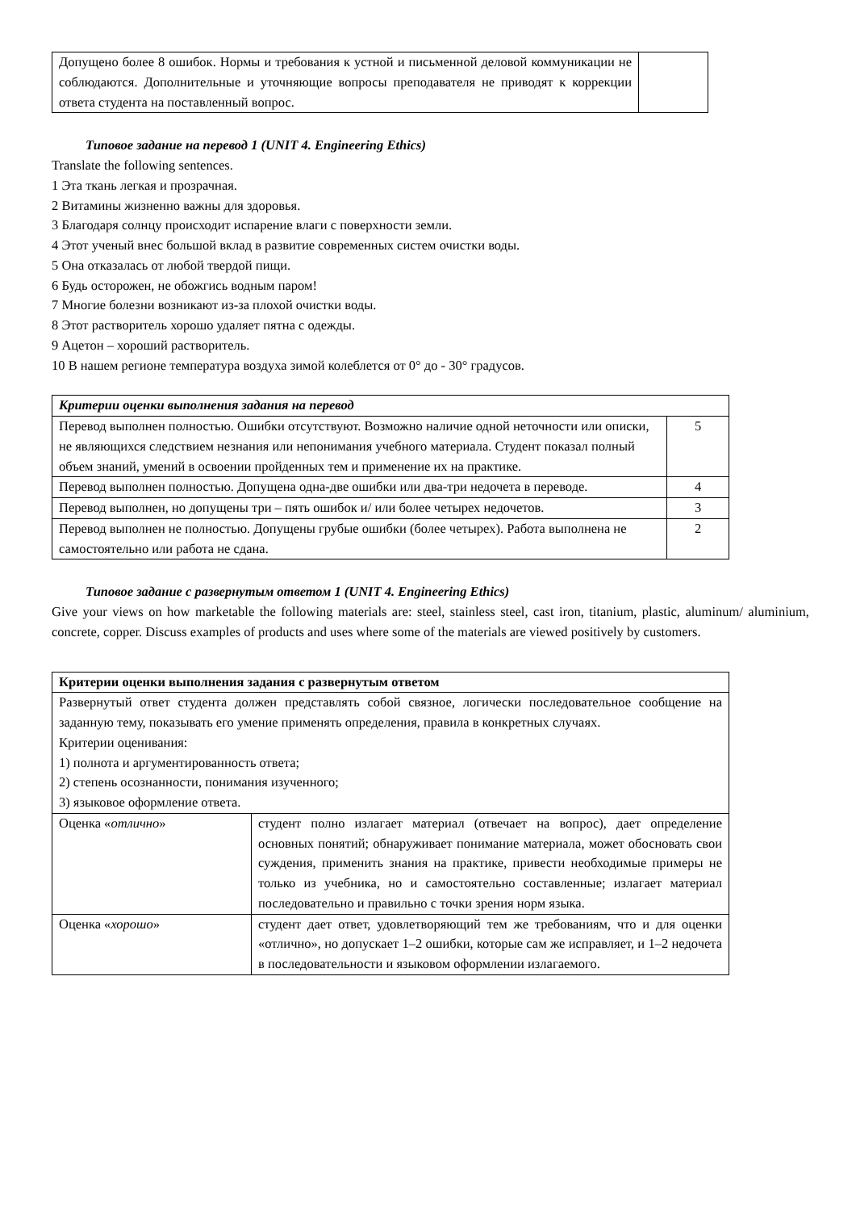| Допущено более 8 ошибок. Нормы и требования к устной и письменной деловой коммуникации не соблюдаются. Дополнительные и уточняющие вопросы преподавателя не приводят к коррекции ответа студента на поставленный вопрос. | |
Типовое задание на перевод 1 (UNIT 4. Engineering Ethics)
Translate the following sentences.
1 Эта ткань легкая и прозрачная.
2 Витамины жизненно важны для здоровья.
3 Благодаря солнцу происходит испарение влаги с поверхности земли.
4 Этот ученый внес большой вклад в развитие современных систем очистки воды.
5 Она отказалась от любой твердой пищи.
6 Будь осторожен, не обожгись водным паром!
7 Многие болезни возникают из-за плохой очистки воды.
8 Этот растворитель хорошо удаляет пятна с одежды.
9 Ацетон – хороший растворитель.
10 В нашем регионе температура воздуха зимой колеблется от 0° до - 30° градусов.
| Критерии оценки выполнения задания на перевод | |
| Перевод выполнен полностью. Ошибки отсутствуют. Возможно наличие одной неточности или описки, не являющихся следствием незнания или непонимания учебного материала. Студент показал полный объем знаний, умений в освоении пройденных тем и применение их на практике. | 5 |
| Перевод выполнен полностью. Допущена одна-две ошибки или два-три недочета в переводе. | 4 |
| Перевод выполнен, но допущены три – пять ошибок и/ или более четырех недочетов. | 3 |
| Перевод выполнен не полностью. Допущены грубые ошибки (более четырех). Работа выполнена не самостоятельно или работа не сдана. | 2 |
Типовое задание с развернутым ответом 1 (UNIT 4. Engineering Ethics)
Give your views on how marketable the following materials are: steel, stainless steel, cast iron, titanium, plastic, aluminum/ aluminium, concrete, copper. Discuss examples of products and uses where some of the materials are viewed positively by customers.
| Критерии оценки выполнения задания с развернутым ответом | |
| Развернутый ответ студента должен представлять собой связное, логически последовательное сообщение на заданную тему, показывать его умение применять определения, правила в конкретных случаях. Критерии оценивания: 1) полнота и аргументированность ответа; 2) степень осознанности, понимания изученного; 3) языковое оформление ответа. | |
| Оценка « отлично » | студент полно излагает материал (отвечает на вопрос), дает определение основных понятий; обнаруживает понимание материала, может обосновать свои суждения, применить знания на практике, привести необходимые примеры не только из учебника, но и самостоятельно составленные; излагает материал последовательно и правильно с точки зрения норм языка. |
| Оценка « хорошо » | студент дает ответ, удовлетворяющий тем же требованиям, что и для оценки «отлично», но допускает 1–2 ошибки, которые сам же исправляет, и 1–2 недочета в последовательности и языковом оформлении излагаемого. |